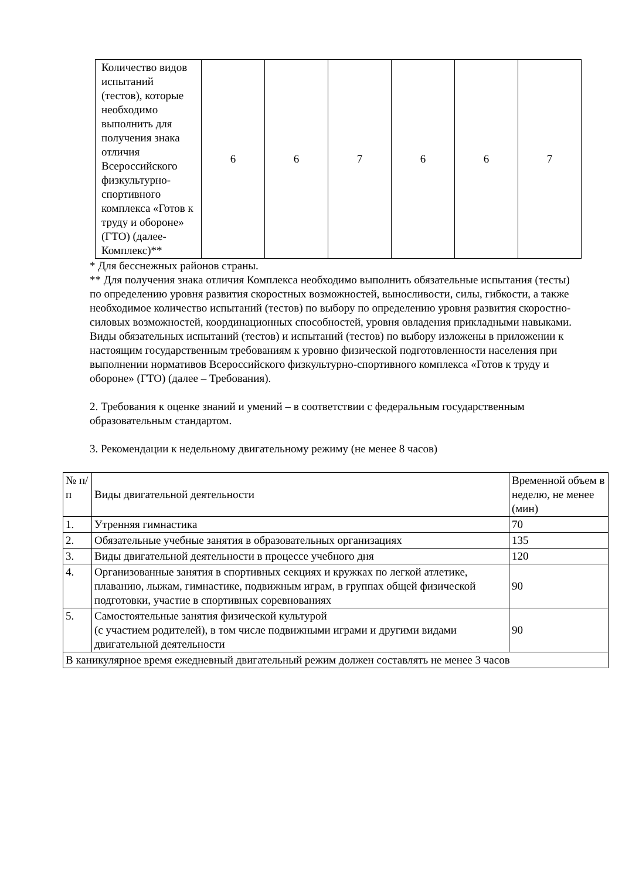| Количество видов испытаний (тестов), которые необходимо выполнить для получения знака отличия Всероссийского физкультурно-спортивного комплекса «Готов к труду и обороне» (ГТО) (далее-Комплекс)** | 6 | 6 | 7 | 6 | 6 | 7 |
* Для бесснежных районов страны.
** Для получения знака отличия Комплекса необходимо выполнить обязательные испытания (тесты) по определению уровня развития скоростных возможностей, выносливости, силы, гибкости, а также необходимое количество испытаний (тестов) по выбору по определению уровня развития скоростно-силовых возможностей, координационных способностей, уровня овладения прикладными навыками. Виды обязательных испытаний (тестов) и испытаний (тестов) по выбору изложены в приложении к настоящим государственным требованиям к уровню физической подготовленности населения при выполнении нормативов Всероссийского физкультурно-спортивного комплекса «Готов к труду и обороне» (ГТО) (далее – Требования).
2. Требования к оценке знаний и умений – в соответствии с федеральным государственным образовательным стандартом.
3. Рекомендации к недельному двигательному режиму (не менее 8 часов)
| № п/п | Виды двигательной деятельности | Временной объем в неделю, не менее (мин) |
| 1. | Утренняя гимнастика | 70 |
| 2. | Обязательные учебные занятия в образовательных организациях | 135 |
| 3. | Виды двигательной деятельности в процессе учебного дня | 120 |
| 4. | Организованные занятия в спортивных секциях и кружках по легкой атлетике, плаванию, лыжам, гимнастике, подвижным играм, в группах общей физической подготовки, участие в спортивных соревнованиях | 90 |
| 5. | Самостоятельные занятия физической культурой (с участием родителей), в том числе подвижными играми и другими видами двигательной деятельности | 90 |
| В каникулярное время ежедневный двигательный режим должен составлять не менее 3 часов | | |